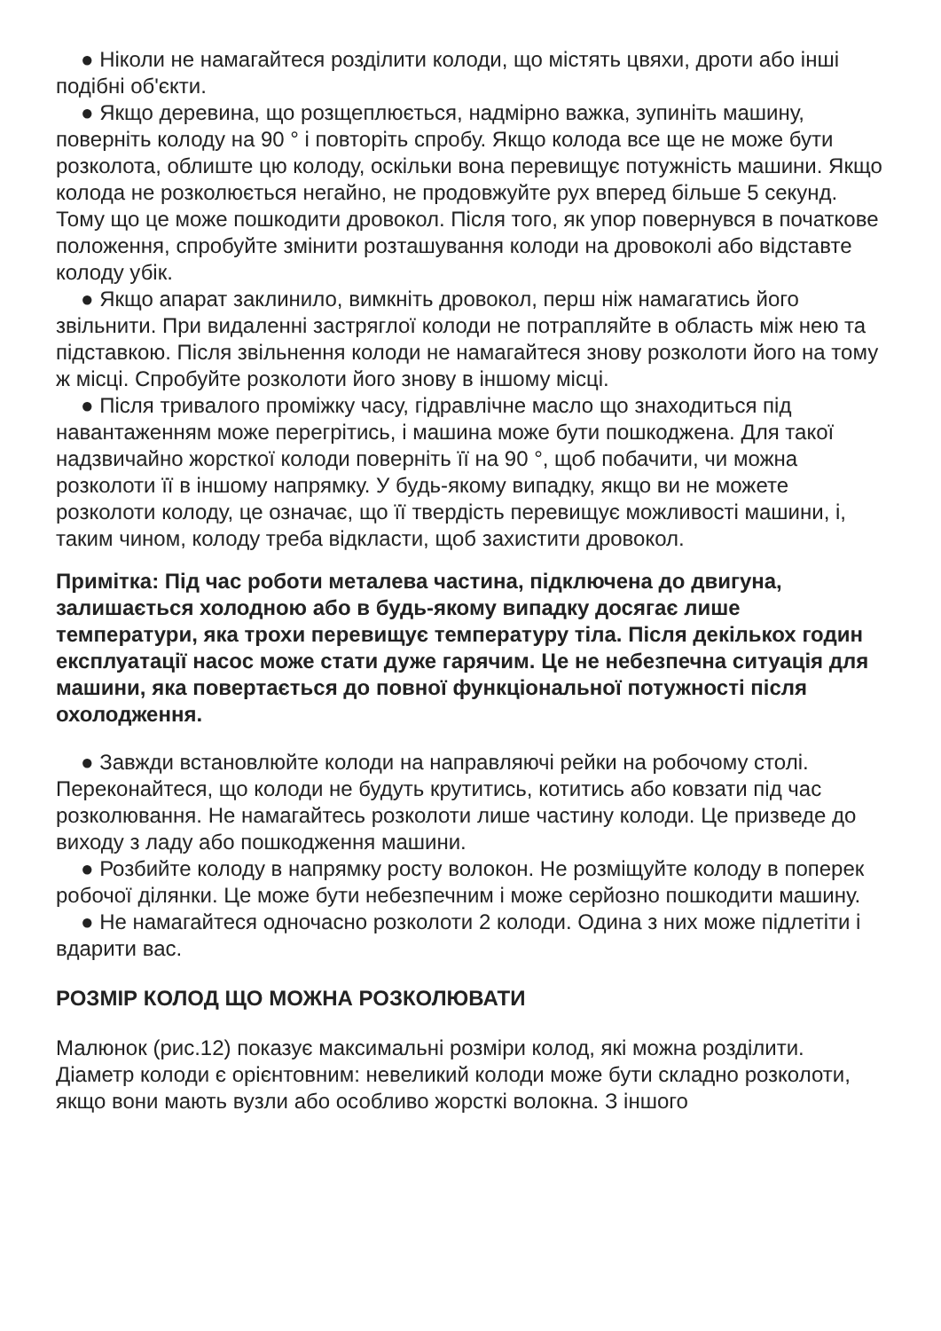● Ніколи не намагайтеся розділити колоди, що містять цвяхи, дроти або інші подібні об'єкти.
● Якщо деревина, що розщеплюється, надмірно важка, зупиніть машину, поверніть колоду на 90 ° і повторіть спробу. Якщо колода все ще не може бути розколота, облиште цю колоду, оскільки вона перевищує потужність машини. Якщо колода не розколюється негайно, не продовжуйте рух вперед більше 5 секунд. Тому що це може пошкодити дровокол. Після того, як упор повернувся в початкове положення, спробуйте змінити розташування колоди на дровоколі або відставте колоду убік.
● Якщо апарат заклинило, вимкніть дровокол, перш ніж намагатись його звільнити. При видаленні застряглої колоди не потрапляйте в область між нею та підставкою. Після звільнення колоди не намагайтеся знову розколоти його на тому ж місці. Спробуйте розколоти його знову в іншому місці.
● Після тривалого проміжку часу, гідравлічне масло що знаходиться під навантаженням може перегрітись, і машина може бути пошкоджена. Для такої надзвичайно жорсткої колоди поверніть її на 90 °, щоб побачити, чи можна розколоти її в іншому напрямку. У будь-якому випадку, якщо ви не можете розколоти колоду, це означає, що її твердість перевищує можливості машини, і, таким чином, колоду треба відкласти, щоб захистити дровокол.
Примітка: Під час роботи металева частина, підключена до двигуна, залишається холодною або в будь-якому випадку досягає лише температури, яка трохи перевищує температуру тіла. Після декількох годин експлуатації насос може стати дуже гарячим. Це не небезпечна ситуація для машини, яка повертається до повної функціональної потужності після охолодження.
● Завжди встановлюйте колоди на направляючі рейки на робочому столі. Переконайтеся, що колоди не будуть крутитись, котитись або ковзати під час розколювання. Не намагайтесь розколоти лише частину колоди. Це призведе до виходу з ладу або пошкодження машини.
● Розбийте колоду в напрямку росту волокон. Не розміщуйте колоду в поперек робочої ділянки. Це може бути небезпечним і може серйозно пошкодити машину.
● Не намагайтеся одночасно розколоти 2 колоди. Одина з них може підлетіти і вдарити вас.
РОЗМІР КОЛОД ЩО МОЖНА РОЗКОЛЮВАТИ
Малюнок (рис.12) показує максимальні розміри колод, які можна розділити. Діаметр колоди є орієнтовним: невеликий колоди може бути складно розколоти, якщо вони мають вузли або особливо жорсткі волокна. З іншого